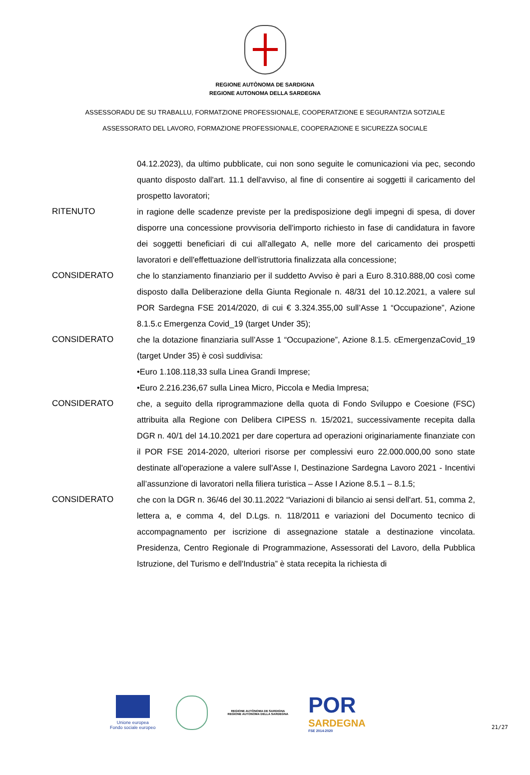REGIONE AUTÒNOMA DE SARDIGNA
REGIONE AUTONOMA DELLA SARDEGNA
ASSESSORADU DE SU TRABALLU, FORMATZIONE PROFESSIONALE, COOPERATZIONE E SEGURANTZIA SOTZIALE
ASSESSORATO DEL LAVORO, FORMAZIONE PROFESSIONALE, COOPERAZIONE E SICUREZZA SOCIALE
04.12.2023), da ultimo pubblicate, cui non sono seguite le comunicazioni via pec, secondo quanto disposto dall'art. 11.1 dell'avviso, al fine di consentire ai soggetti il caricamento del prospetto lavoratori;
RITENUTO in ragione delle scadenze previste per la predisposizione degli impegni di spesa, di dover disporre una concessione provvisoria dell'importo richiesto in fase di candidatura in favore dei soggetti beneficiari di cui all'allegato A, nelle more del caricamento dei prospetti lavoratori e dell'effettuazione dell'istruttoria finalizzata alla concessione;
CONSIDERATO che lo stanziamento finanziario per il suddetto Avviso è pari a Euro 8.310.888,00 così come disposto dalla Deliberazione della Giunta Regionale n. 48/31 del 10.12.2021, a valere sul POR Sardegna FSE 2014/2020, di cui € 3.324.355,00 sull’Asse 1 “Occupazione”, Azione 8.1.5.c Emergenza Covid_19 (target Under 35);
CONSIDERATO che la dotazione finanziaria sull’Asse 1 “Occupazione”, Azione 8.1.5. cEmergenzaCovid_19 (target Under 35) è così suddivisa:
•Euro 1.108.118,33 sulla Linea Grandi Imprese;
•Euro 2.216.236,67 sulla Linea Micro, Piccola e Media Impresa;
CONSIDERATO che, a seguito della riprogrammazione della quota di Fondo Sviluppo e Coesione (FSC) attribuita alla Regione con Delibera CIPESS n. 15/2021, successivamente recepita dalla DGR n. 40/1 del 14.10.2021 per dare copertura ad operazioni originariamente finanziate con il POR FSE 2014-2020, ulteriori risorse per complessivi euro 22.000.000,00 sono state destinate all'operazione a valere sull'Asse I, Destinazione Sardegna Lavoro 2021 - Incentivi all’assunzione di lavoratori nella filiera turistica – Asse I Azione 8.5.1 – 8.1.5;
CONSIDERATO che con la DGR n. 36/46 del 30.11.2022 “Variazioni di bilancio ai sensi dell'art. 51, comma 2, lettera a, e comma 4, del D.Lgs. n. 118/2011 e variazioni del Documento tecnico di accompagnamento per iscrizione di assegnazione statale a destinazione vincolata. Presidenza, Centro Regionale di Programmazione, Assessorati del Lavoro, della Pubblica Istruzione, del Turismo e dell'Industria” è stata recepita la richiesta di
Unione europea
Fondo sociale europeo
REGIONE AUTÒNOMA DE SARDIGNA
REGIONE AUTONOMA DELLA SARDEGNA
POR
SARDEGNA
FSE 2014-2020
21/27